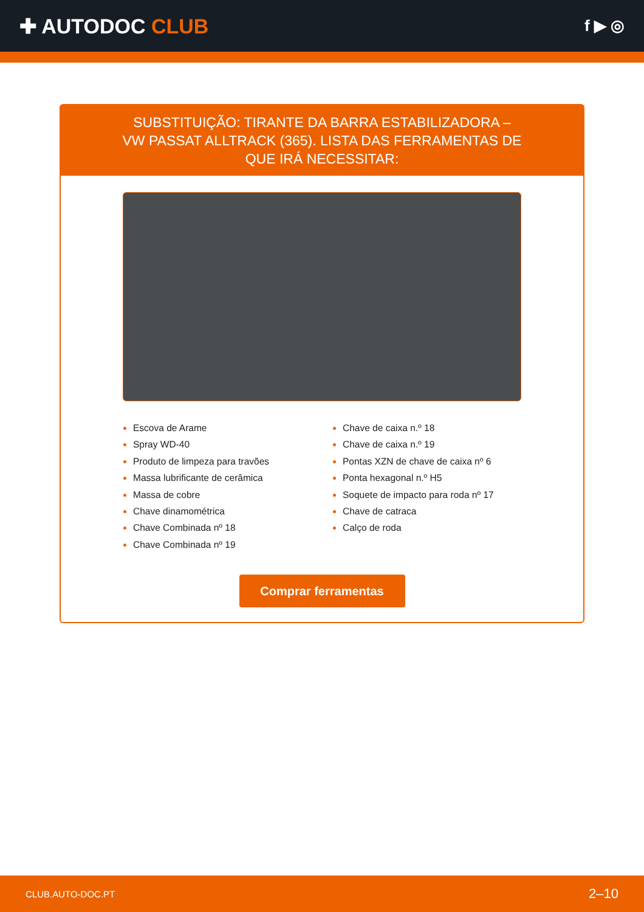✚ AUTODOC CLUB
f ▶ ◎
SUBSTITUIÇÃO: TIRANTE DA BARRA ESTABILIZADORA – VW PASSAT ALLTRACK (365). LISTA DAS FERRAMENTAS DE QUE IRÁ NECESSITAR:
Escova de Arame
Spray WD-40
Produto de limpeza para travões
Massa lubrificante de cerâmica
Massa de cobre
Chave dinamométrica
Chave Combinada nº 18
Chave Combinada nº 19
Chave de caixa n.º 18
Chave de caixa n.º 19
Pontas XZN de chave de caixa nº 6
Ponta hexagonal n.º H5
Soquete de impacto para roda nº 17
Chave de catraca
Calço de roda
Comprar ferramentas
CLUB.AUTO-DOC.PT 2–10